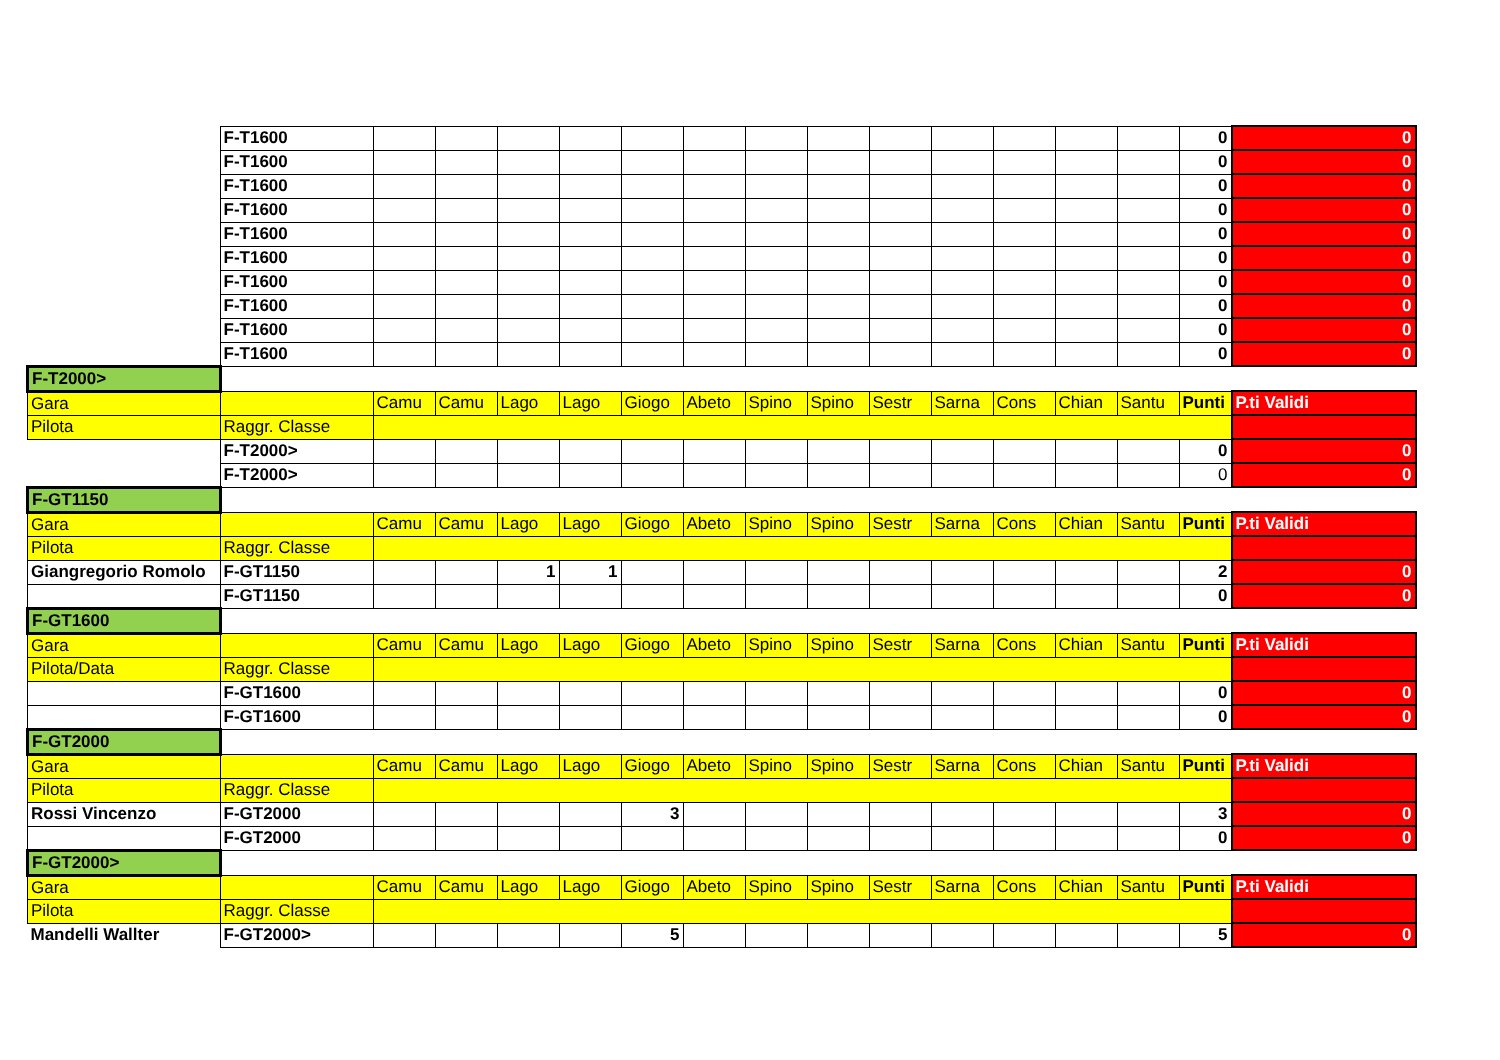| | F-T1600 | | | | | | | | | | | | | | 0 | 0 |
| | F-T1600 | | | | | | | | | | | | | | 0 | 0 |
| | F-T1600 | | | | | | | | | | | | | | 0 | 0 |
| | F-T1600 | | | | | | | | | | | | | | 0 | 0 |
| | F-T1600 | | | | | | | | | | | | | | 0 | 0 |
| | F-T1600 | | | | | | | | | | | | | | 0 | 0 |
| | F-T1600 | | | | | | | | | | | | | | 0 | 0 |
| | F-T1600 | | | | | | | | | | | | | | 0 | 0 |
| | F-T1600 | | | | | | | | | | | | | | 0 | 0 |
| | F-T1600 | | | | | | | | | | | | | | 0 | 0 |
| F-T2000> | | | | | | | | | | | | | | | | |
| Gara | | Camu | Camu | Lago | Lago | Giogo | Abeto | Spino | Spino | Sestr | Sarna | Cons | Chian | Santu | Punti | P.ti Validi |
| Pilota | Raggr. Classe | | | | | | | | | | | | | | | |
| | F-T2000> | | | | | | | | | | | | | | 0 | 0 |
| | F-T2000> | | | | | | | | | | | | | | 0 | 0 |
| F-GT1150 | | | | | | | | | | | | | | | | |
| Gara | | Camu | Camu | Lago | Lago | Giogo | Abeto | Spino | Spino | Sestr | Sarna | Cons | Chian | Santu | Punti | P.ti Validi |
| Pilota | Raggr. Classe | | | | | | | | | | | | | | | |
| Giangregorio Romolo | F-GT1150 | | | 1 | 1 | | | | | | | | | | 2 | 0 |
| | F-GT1150 | | | | | | | | | | | | | | 0 | 0 |
| F-GT1600 | | | | | | | | | | | | | | | | |
| Gara | | Camu | Camu | Lago | Lago | Giogo | Abeto | Spino | Spino | Sestr | Sarna | Cons | Chian | Santu | Punti | P.ti Validi |
| Pilota/Data | Raggr. Classe | | | | | | | | | | | | | | | |
| | F-GT1600 | | | | | | | | | | | | | | 0 | 0 |
| | F-GT1600 | | | | | | | | | | | | | | 0 | 0 |
| F-GT2000 | | | | | | | | | | | | | | | | |
| Gara | | Camu | Camu | Lago | Lago | Giogo | Abeto | Spino | Spino | Sestr | Sarna | Cons | Chian | Santu | Punti | P.ti Validi |
| Pilota | Raggr. Classe | | | | | | | | | | | | | | | |
| Rossi Vincenzo | F-GT2000 | | | | | 3 | | | | | | | | | 3 | 0 |
| | F-GT2000 | | | | | | | | | | | | | | 0 | 0 |
| F-GT2000> | | | | | | | | | | | | | | | | |
| Gara | | Camu | Camu | Lago | Lago | Giogo | Abeto | Spino | Spino | Sestr | Sarna | Cons | Chian | Santu | Punti | P.ti Validi |
| Pilota | Raggr. Classe | | | | | | | | | | | | | | | |
| Mandelli Wallter | F-GT2000> | | | | | 5 | | | | | | | | | 5 | 0 |